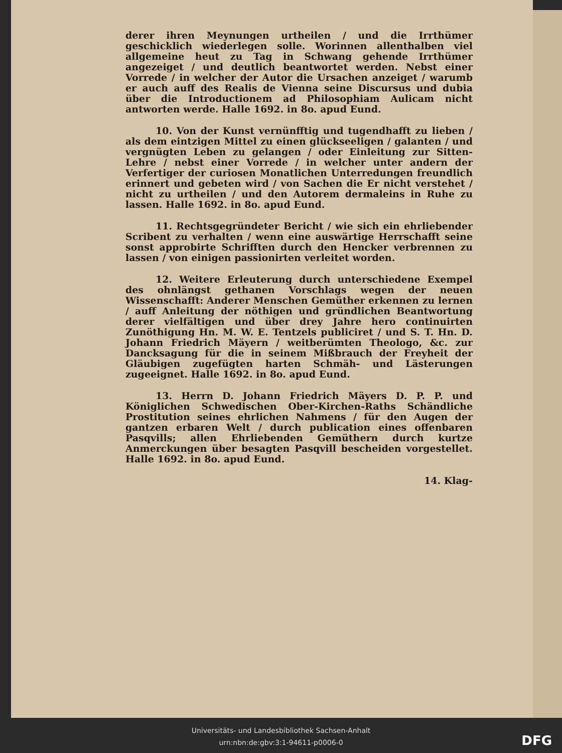derer ihren Meynungen urtheilen / und die Irrthümer geschicklich wiederlegen solle. Worinnen allenthalben viel allgemeine heut zu Tag in Schwang gehende Irrthümer angezeiget / und deutlich beantwortet werden. Nebst einer Vorrede / in welcher der Autor die Ursachen anzeiget / warumb er auch auff des Realis de Vienna seine Discursus und dubia über die Introductionem ad Philosophiam Aulicam nicht antworten werde. Halle 1692. in 8o. apud Eund.
10. Von der Kunst vernünfftig und tugendhafft zu lieben / als dem eintzigen Mittel zu einen glückseeligen / galanten / und vergnügten Leben zu gelangen / oder Einleitung zur Sitten-Lehre / nebst einer Vorrede / in welcher unter andern der Verfertiger der curiosen Monatlichen Unterredungen freundlich erinnert und gebeten wird / von Sachen die Er nicht verstehet / nicht zu urtheilen / und den Autorem dermaleins in Ruhe zu lassen. Halle 1692. in 8o. apud Eund.
11. Rechtsgegründeter Bericht / wie sich ein ehrliebender Scribent zu verhalten / wenn eine auswärtige Herrschafft seine sonst approbirte Schrifften durch den Hencker verbrennen zu lassen / von einigen passionirten verleitet worden.
12. Weitere Erleuterung durch unterschiedene Exempel des ohnlängst gethanen Vorschlags wegen der neuen Wissenschafft: Anderer Menschen Gemüther erkennen zu lernen / auff Anleitung der nöthigen und gründlichen Beantwortung derer vielfältigen und über drey Jahre hero continuirten Zunöthigung Hn. M. W. E. Tentzels publiciret / und S. T. Hn. D. Johann Friedrich Mäyern / weitberümten Theologo, &c. zur Dancksagung für die in seinem Mißbrauch der Freyheit der Gläubigen zugefügten harten Schmäh- und Lästerungen zugeeignet. Halle 1692. in 8o. apud Eund.
13. Herrn D. Johann Friedrich Mäyers D. P. P. und Königlichen Schwedischen Ober-Kirchen-Raths Schändliche Prostitution seines ehrlichen Nahmens / für den Augen der gantzen erbaren Welt / durch publication eines offenbaren Pasqvills; allen Ehrliebenden Gemüthern durch kurtze Anmerckungen über besagten Pasqvill bescheiden vorgestellet. Halle 1692. in 8o. apud Eund.
14. Klag-
Universitäts- und Landesbibliothek Sachsen-Anhalt
urn:nbn:de:gbv:3:1-94611-p0006-0
DFG